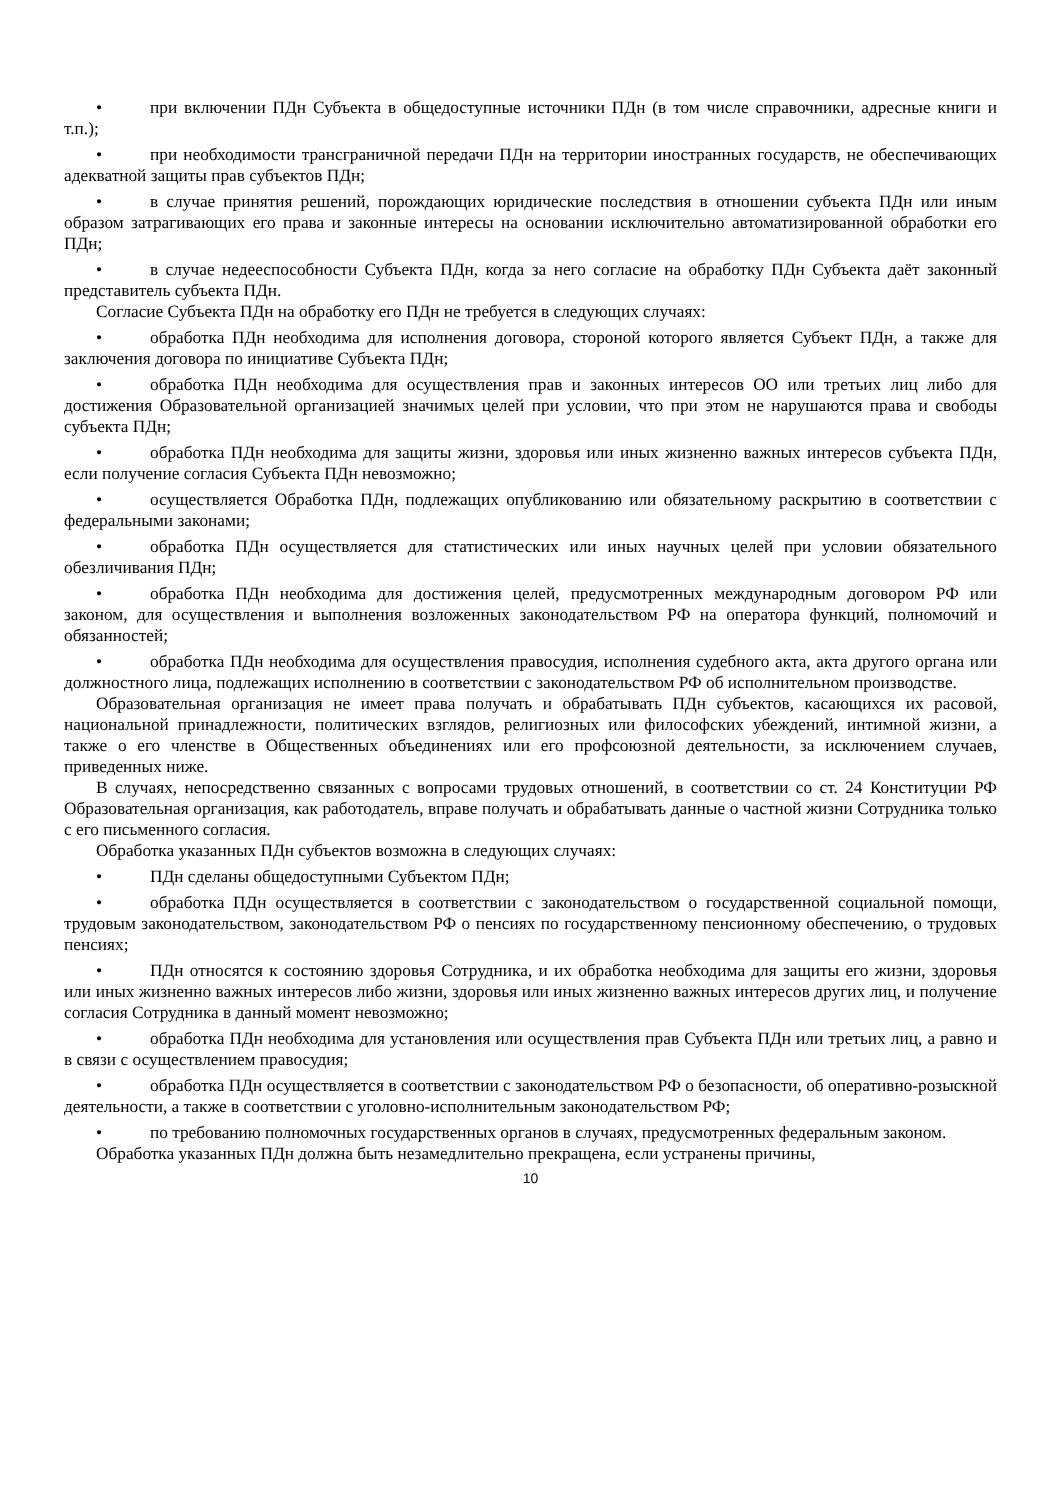• при включении ПДн Субъекта в общедоступные источники ПДн (в том числе справочники, адресные книги и т.п.);
• при необходимости трансграничной передачи ПДн на территории иностранных государств, не обеспечивающих адекватной защиты прав субъектов ПДн;
• в случае принятия решений, порождающих юридические последствия в отношении субъекта ПДн или иным образом затрагивающих его права и законные интересы на основании исключительно автоматизированной обработки его ПДн;
• в случае недееспособности Субъекта ПДн, когда за него согласие на обработку ПДн Субъекта даёт законный представитель субъекта ПДн.
Согласие Субъекта ПДн на обработку его ПДн не требуется в следующих случаях:
• обработка ПДн необходима для исполнения договора, стороной которого является Субъект ПДн, а также для заключения договора по инициативе Субъекта ПДн;
• обработка ПДн необходима для осуществления прав и законных интересов ОО или третьих лиц либо для достижения Образовательной организацией значимых целей при условии, что при этом не нарушаются права и свободы субъекта ПДн;
• обработка ПДн необходима для защиты жизни, здоровья или иных жизненно важных интересов субъекта ПДн, если получение согласия Субъекта ПДн невозможно;
• осуществляется Обработка ПДн, подлежащих опубликованию или обязательному раскрытию в соответствии с федеральными законами;
• обработка ПДн осуществляется для статистических или иных научных целей при условии обязательного обезличивания ПДн;
• обработка ПДн необходима для достижения целей, предусмотренных международным договором РФ или законом, для осуществления и выполнения возложенных законодательством РФ на оператора функций, полномочий и обязанностей;
• обработка ПДн необходима для осуществления правосудия, исполнения судебного акта, акта другого органа или должностного лица, подлежащих исполнению в соответствии с законодательством РФ об исполнительном производстве.
Образовательная организация не имеет права получать и обрабатывать ПДн субъектов, касающихся их расовой, национальной принадлежности, политических взглядов, религиозных или философских убеждений, интимной жизни, а также о его членстве в Общественных объединениях или его профсоюзной деятельности, за исключением случаев, приведенных ниже.
В случаях, непосредственно связанных с вопросами трудовых отношений, в соответствии со ст. 24 Конституции РФ Образовательная организация, как работодатель, вправе получать и обрабатывать данные о частной жизни Сотрудника только с его письменного согласия.
Обработка указанных ПДн субъектов возможна в следующих случаях:
• ПДн сделаны общедоступными Субъектом ПДн;
• обработка ПДн осуществляется в соответствии с законодательством о государственной социальной помощи, трудовым законодательством, законодательством РФ о пенсиях по государственному пенсионному обеспечению, о трудовых пенсиях;
• ПДн относятся к состоянию здоровья Сотрудника, и их обработка необходима для защиты его жизни, здоровья или иных жизненно важных интересов либо жизни, здоровья или иных жизненно важных интересов других лиц, и получение согласия Сотрудника в данный момент невозможно;
• обработка ПДн необходима для установления или осуществления прав Субъекта ПДн или третьих лиц, а равно и в связи с осуществлением правосудия;
• обработка ПДн осуществляется в соответствии с законодательством РФ о безопасности, об оперативно-розыскной деятельности, а также в соответствии с уголовно-исполнительным законодательством РФ;
• по требованию полномочных государственных органов в случаях, предусмотренных федеральным законом.
Обработка указанных ПДн должна быть незамедлительно прекращена, если устранены причины,
10